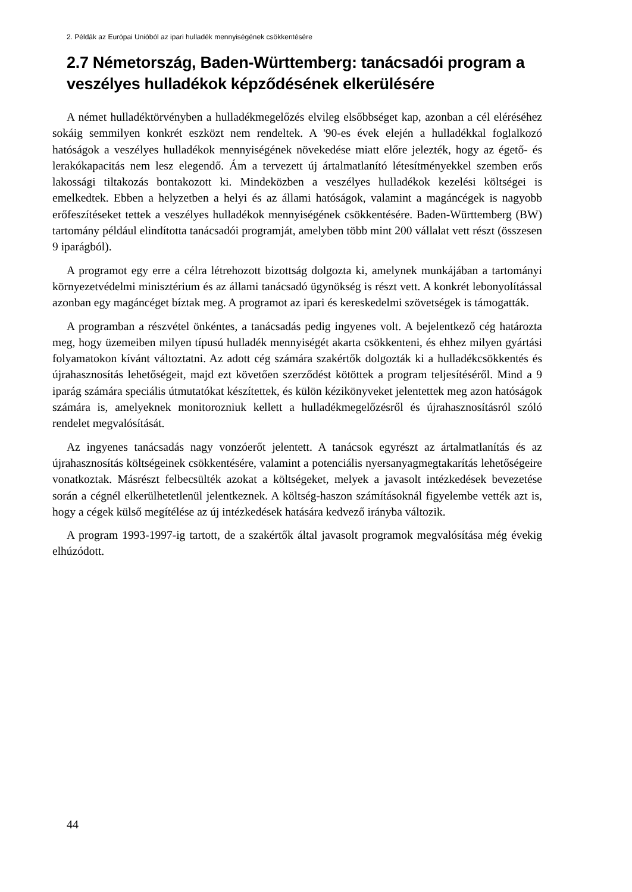2. Példák az Európai Unióból az ipari hulladék mennyiségének csökkentésére
2.7 Németország, Baden-Württemberg: tanácsadói program a veszélyes hulladékok képződésének elkerülésére
A német hulladéktörvényben a hulladékmegelőzés elvileg elsőbbséget kap, azonban a cél eléréséhez sokáig semmilyen konkrét eszközt nem rendeltek. A '90-es évek elején a hulladékkal foglalkozó hatóságok a veszélyes hulladékok mennyiségének növekedése miatt előre jelezték, hogy az égető- és lerakókapacitás nem lesz elegendő. Ám a tervezett új ártalmatlanító létesítményekkel szemben erős lakossági tiltakozás bontakozott ki. Mindeközben a veszélyes hulladékok kezelési költségei is emelkedtek. Ebben a helyzetben a helyi és az állami hatóságok, valamint a magáncégek is nagyobb erőfeszítéseket tettek a veszélyes hulladékok mennyiségének csökkentésére. Baden-Württemberg (BW) tartomány például elindította tanácsadói programját, amelyben több mint 200 vállalat vett részt (összesen 9 iparágból).
A programot egy erre a célra létrehozott bizottság dolgozta ki, amelynek munkájában a tartományi környezetvédelmi minisztérium és az állami tanácsadó ügynökség is részt vett. A konkrét lebonyolítással azonban egy magáncéget bíztak meg. A programot az ipari és kereskedelmi szövetségek is támogatták.
A programban a részvétel önkéntes, a tanácsadás pedig ingyenes volt. A bejelentkező cég határozta meg, hogy üzemeiben milyen típusú hulladék mennyiségét akarta csökkenteni, és ehhez milyen gyártási folyamatokon kívánt változtatni. Az adott cég számára szakértők dolgozták ki a hulladékcsökkentés és újrahasznosítás lehetőségeit, majd ezt követően szerződést kötöttek a program teljesítéséről. Mind a 9 iparág számára speciális útmutatókat készítettek, és külön kézikönyveket jelentettek meg azon hatóságok számára is, amelyeknek monitorozniuk kellett a hulladékmegelőzésről és újrahasznosításról szóló rendelet megvalósítását.
Az ingyenes tanácsadás nagy vonzóerőt jelentett. A tanácsok egyrészt az ártalmatlanítás és az újrahasznosítás költségeinek csökkentésére, valamint a potenciális nyersanyagmegtakarítás lehetőségeire vonatkoztak. Másrészt felbecsülték azokat a költségeket, melyek a javasolt intézkedések bevezetése során a cégnél elkerülhetetlenül jelentkeznek. A költség-haszon számításoknál figyelembe vették azt is, hogy a cégek külső megítélése az új intézkedések hatására kedvező irányba változik.
A program 1993-1997-ig tartott, de a szakértők által javasolt programok megvalósítása még évekig elhúzódott.
44